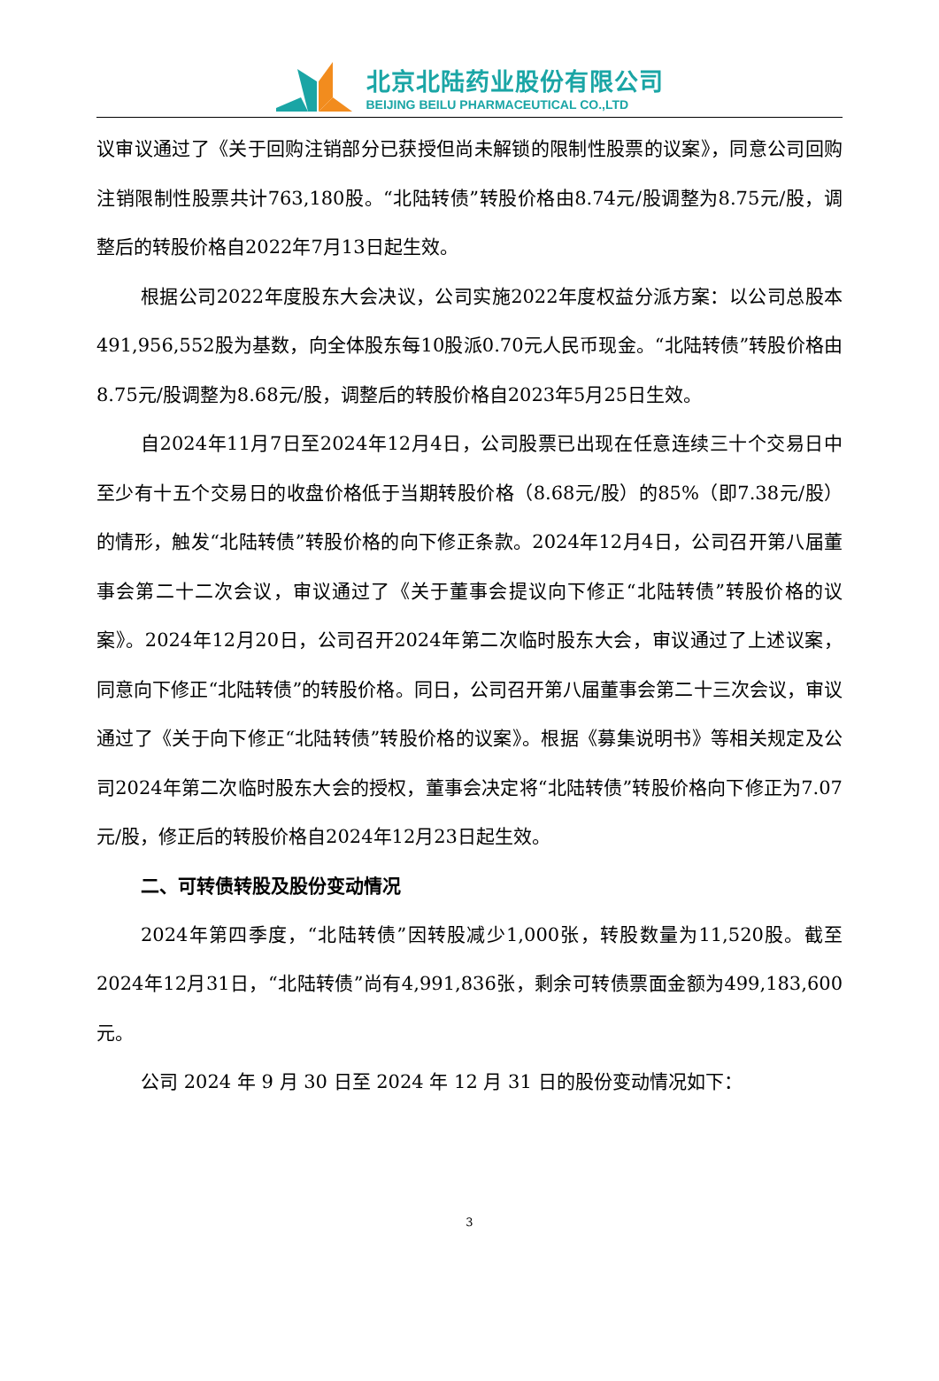北京北陆药业股份有限公司
BEIJING BEILU PHARMACEUTICAL CO.,LTD
议审议通过了《关于回购注销部分已获授但尚未解锁的限制性股票的议案》，同意公司回购注销限制性股票共计763,180股。“北陆转债”转股价格由8.74元/股调整为8.75元/股，调整后的转股价格自2022年7月13日起生效。
根据公司2022年度股东大会决议，公司实施2022年度权益分派方案：以公司总股本491,956,552股为基数，向全体股东每10股派0.70元人民币现金。“北陆转债”转股价格由8.75元/股调整为8.68元/股，调整后的转股价格自2023年5月25日生效。
自2024年11月7日至2024年12月4日，公司股票已出现在任意连续三十个交易日中至少有十五个交易日的收盘价格低于当期转股价格（8.68元/股）的85%（即7.38元/股）的情形，触发“北陆转债”转股价格的向下修正条款。2024年12月4日，公司召开第八届董事会第二十二次会议，审议通过了《关于董事会提议向下修正“北陆转债”转股价格的议案》。2024年12月20日，公司召开2024年第二次临时股东大会，审议通过了上述议案，同意向下修正“北陆转债”的转股价格。同日，公司召开第八届董事会第二十三次会议，审议通过了《关于向下修正“北陆转债”转股价格的议案》。根据《募集说明书》等相关规定及公司2024年第二次临时股东大会的授权，董事会决定将“北陆转债”转股价格向下修正为7.07元/股，修正后的转股价格自2024年12月23日起生效。
二、可转债转股及股份变动情况
2024年第四季度，“北陆转债”因转股减少1,000张，转股数量为11,520股。截至2024年12月31日，“北陆转债”尚有4,991,836张，剩余可转债票面金额为499,183,600元。
公司 2024 年 9 月 30 日至 2024 年 12 月 31 日的股份变动情况如下：
3